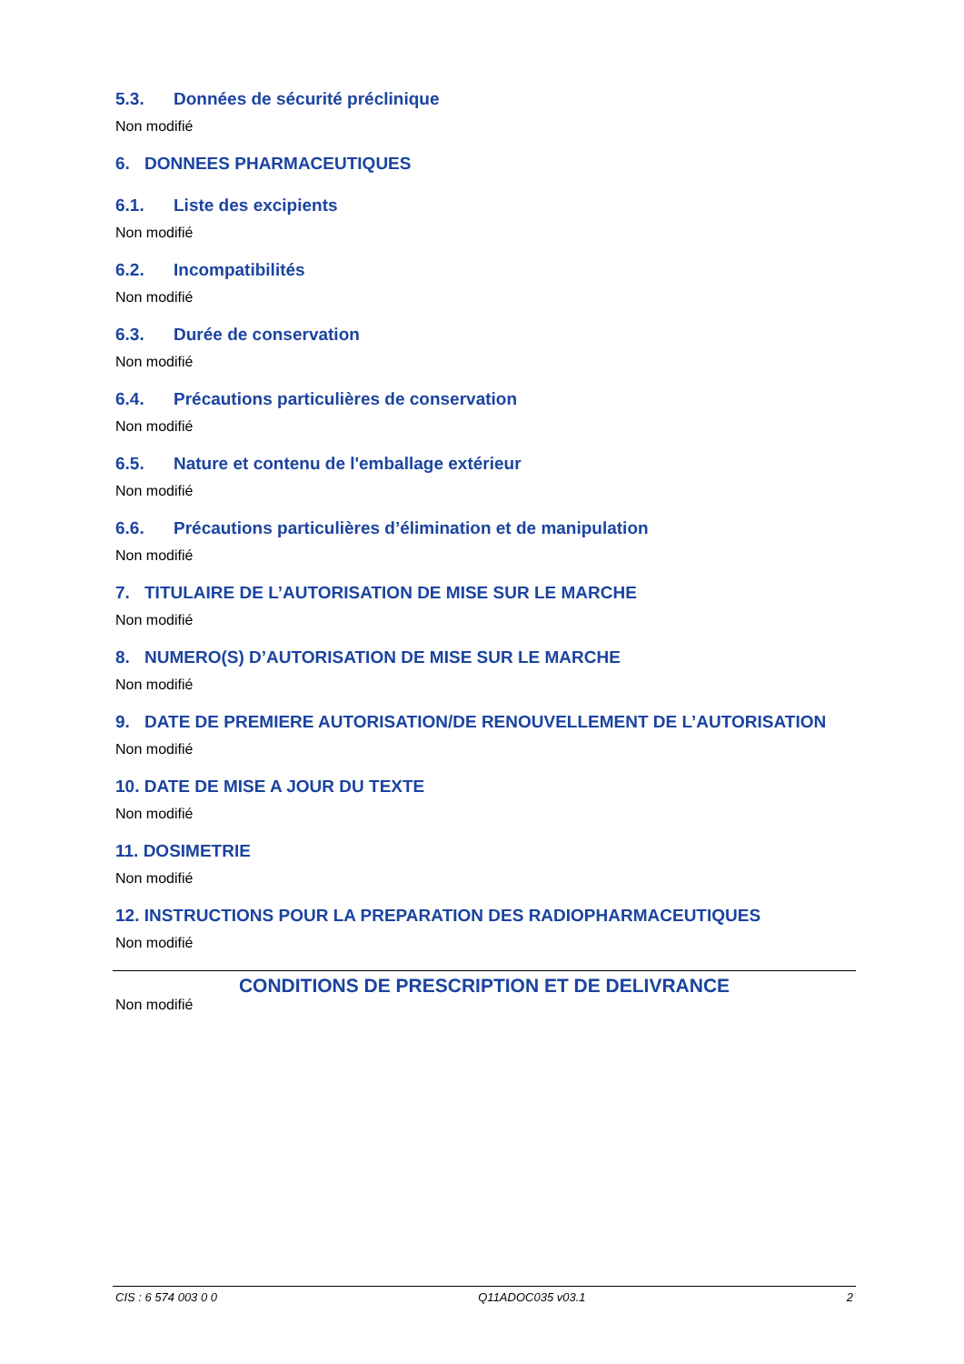5.3. Données de sécurité préclinique
Non modifié
6. DONNEES PHARMACEUTIQUES
6.1. Liste des excipients
Non modifié
6.2. Incompatibilités
Non modifié
6.3. Durée de conservation
Non modifié
6.4. Précautions particulières de conservation
Non modifié
6.5. Nature et contenu de l'emballage extérieur
Non modifié
6.6. Précautions particulières d’élimination et de manipulation
Non modifié
7. TITULAIRE DE L’AUTORISATION DE MISE SUR LE MARCHE
Non modifié
8. NUMERO(S) D’AUTORISATION DE MISE SUR LE MARCHE
Non modifié
9. DATE DE PREMIERE AUTORISATION/DE RENOUVELLEMENT DE L’AUTORISATION
Non modifié
10. DATE DE MISE A JOUR DU TEXTE
Non modifié
11. DOSIMETRIE
Non modifié
12. INSTRUCTIONS POUR LA PREPARATION DES RADIOPHARMACEUTIQUES
Non modifié
CONDITIONS DE PRESCRIPTION ET DE DELIVRANCE
Non modifié
CIS : 6 574 003 0 0 Q11ADOC035 v03.1 2